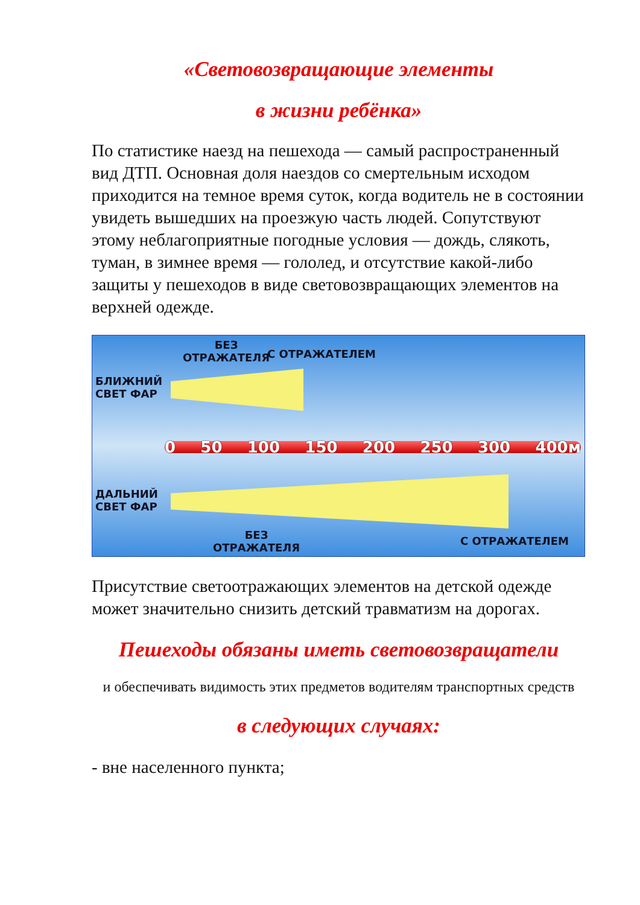«Световозвращающие элементы
в жизни ребёнка»
По статистике наезд на пешехода — самый распространенный вид ДТП. Основная доля наездов со смертельным исходом приходится на темное время суток, когда водитель не в состоянии увидеть вышедших на проезжую часть людей. Сопутствуют этому неблагоприятные погодные условия — дождь, слякоть, туман, в зимнее время — гололед, и отсутствие какой-либо защиты у пешеходов в виде световозвращающих элементов на верхней одежде.
0 50 100 150 200 250 300 400м
БЕЗ
ОТРАЖАТЕЛЯ
С ОТРАЖАТЕЛЕМ
БЛИЖНИЙ
СВЕТ ФАР
ДАЛЬНИЙ
СВЕТ ФАР
БЕЗ
ОТРАЖАТЕЛЯ
С ОТРАЖАТЕЛЕМ
Присутствие светоотражающих элементов на детской одежде может значительно снизить детский травматизм на дорогах.
Пешеходы обязаны иметь световозвращатели
и обеспечивать видимость этих предметов водителям транспортных средств
в следующих случаях:
- вне населенного пункта;